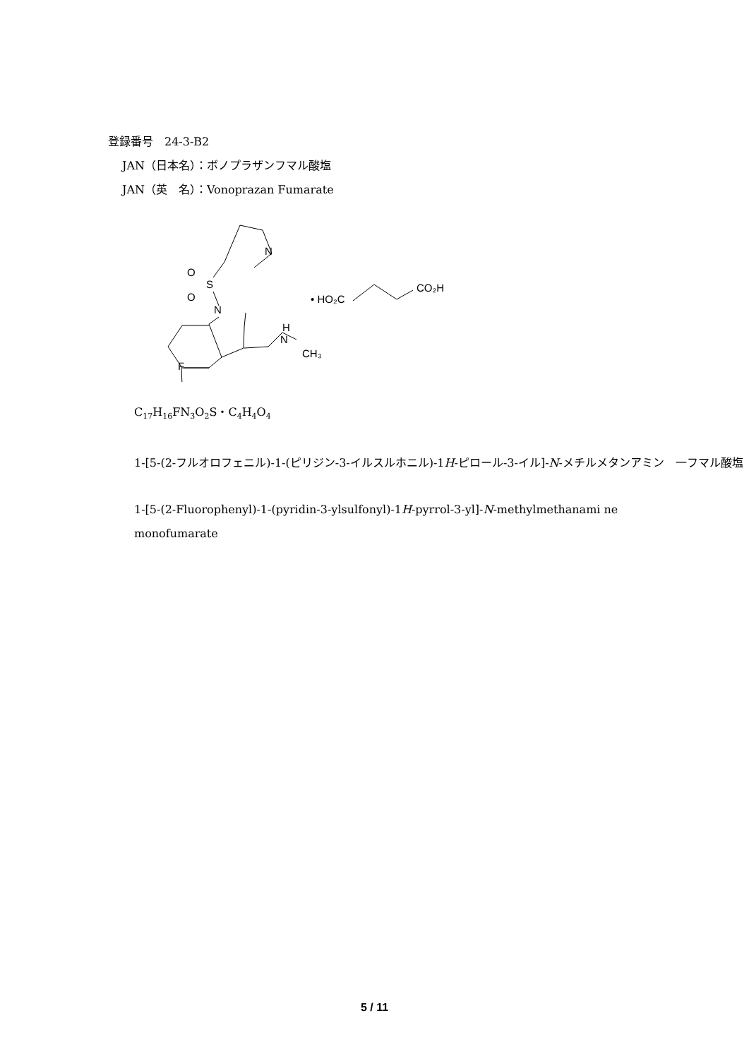登録番号　24-3-B2
JAN（日本名）：ボノプラザンフマル酸塩
JAN（英　名）：Vonoprazan Fumarate
CO₂H
• HO₂C
N
O
O
S
N
H
N
CH₃
F
C<sub>17</sub>H<sub>16</sub>FN<sub>3</sub>O<sub>2</sub>S・C<sub>4</sub>H<sub>4</sub>O<sub>4</sub>
1-[5-(2-フルオロフェニル)-1-(ピリジン-3-イルスルホニル)-1H-ピロール-3-イル]-N-メチルメタンアミン　一フマル酸塩
1-[5-(2-Fluorophenyl)-1-(pyridin-3-ylsulfonyl)-1H-pyrrol-3-yl]-N-methylmethanami ne monofumarate
5 / 11